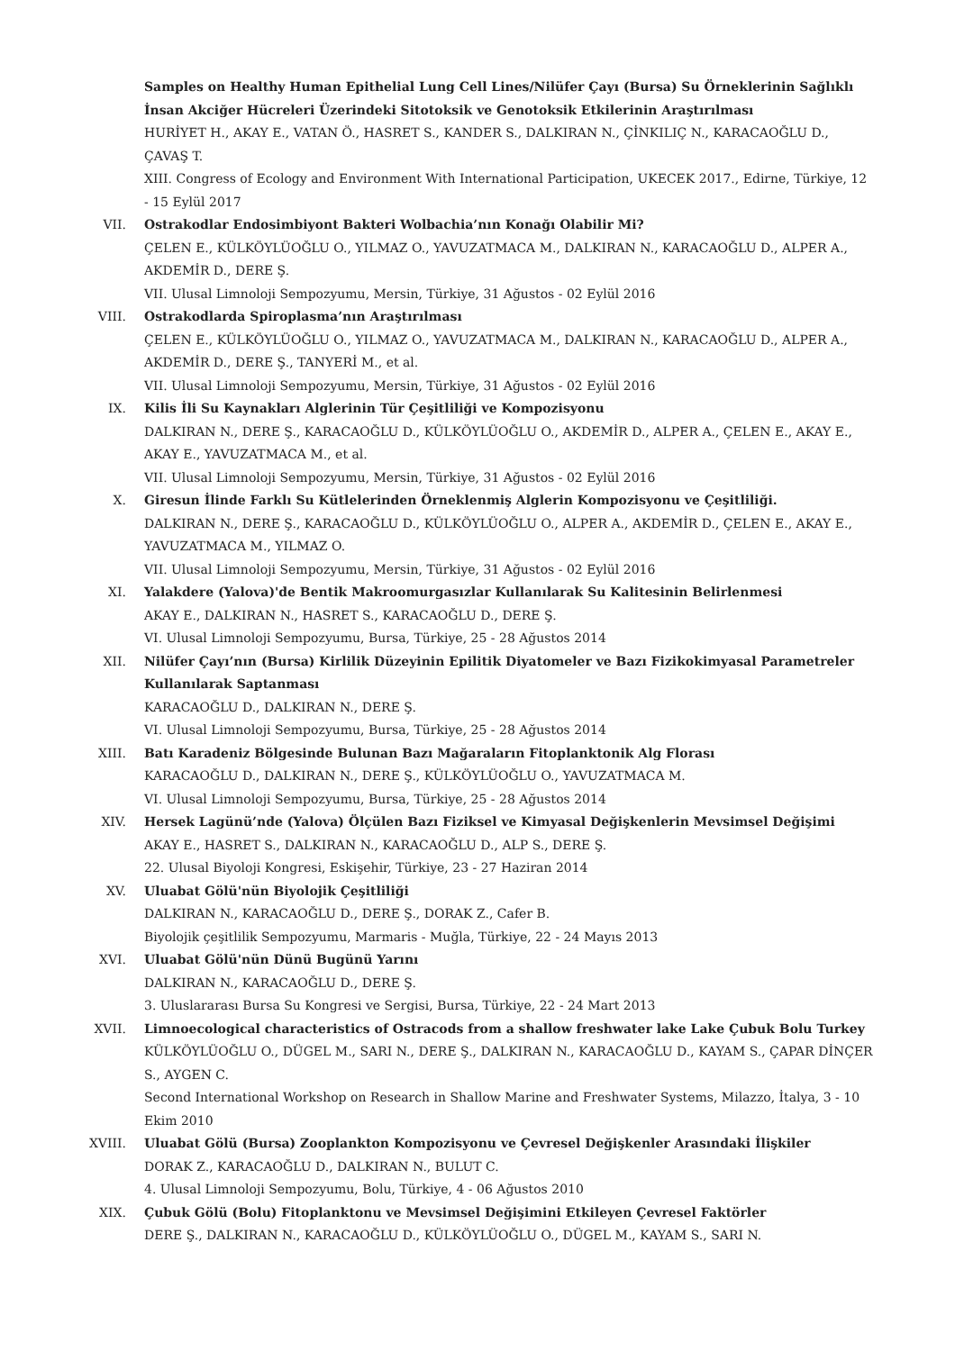Samples on Healthy Human Epithelial Lung Cell Lines/Nilüfer Çayı (Bursa) Su Örneklerinin Sağlıklı İnsan Akciğer Hücreleri Üzerindeki Sitotoksik ve Genotoksik Etkilerinin Araştırılması
HURİYET H., AKAY E., VATAN Ö., HASRET S., KANDER S., DALKIRAN N., ÇİNKILIÇ N., KARACAOĞLU D., ÇAVAŞ T.
XIII. Congress of Ecology and Environment With International Participation, UKECEK 2017., Edirne, Türkiye, 12 - 15 Eylül 2017
VII. Ostrakodlar Endosimbiyont Bakteri Wolbachia’nın Konağı Olabilir Mi?
ÇELEN E., KÜLKÖYLÜOĞLU O., YILMAZ O., YAVUZATMACA M., DALKIRAN N., KARACAOĞLU D., ALPER A., AKDEMİR D., DERE Ş.
VII. Ulusal Limnoloji Sempozyumu, Mersin, Türkiye, 31 Ağustos - 02 Eylül 2016
VIII. Ostrakodlarda Spiroplasma’nın Araştırılması
ÇELEN E., KÜLKÖYLÜOĞLU O., YILMAZ O., YAVUZATMACA M., DALKIRAN N., KARACAOĞLU D., ALPER A., AKDEMİR D., DERE Ş., TANYERİ M., et al.
VII. Ulusal Limnoloji Sempozyumu, Mersin, Türkiye, 31 Ağustos - 02 Eylül 2016
IX. Kilis İli Su Kaynakları Alglerinin Tür Çeşitliliği ve Kompozisyonu
DALKIRAN N., DERE Ş., KARACAOĞLU D., KÜLKÖYLÜOĞLU O., AKDEMİR D., ALPER A., ÇELEN E., AKAY E., AKAY E., YAVUZATMACA M., et al.
VII. Ulusal Limnoloji Sempozyumu, Mersin, Türkiye, 31 Ağustos - 02 Eylül 2016
X. Giresun İlinde Farklı Su Kütlelerinden Örneklenmiş Alglerin Kompozisyonu ve Çeşitliliği.
DALKIRAN N., DERE Ş., KARACAOĞLU D., KÜLKÖYLÜOĞLU O., ALPER A., AKDEMİR D., ÇELEN E., AKAY E., YAVUZATMACA M., YILMAZ O.
VII. Ulusal Limnoloji Sempozyumu, Mersin, Türkiye, 31 Ağustos - 02 Eylül 2016
XI. Yalakdere (Yalova)'de Bentik Makroomurgasızlar Kullanılarak Su Kalitesinin Belirlenmesi
AKAY E., DALKIRAN N., HASRET S., KARACAOĞLU D., DERE Ş.
VI. Ulusal Limnoloji Sempozyumu, Bursa, Türkiye, 25 - 28 Ağustos 2014
XII. Nilüfer Çayı’nın (Bursa) Kirlilik Düzeyinin Epilitik Diyatomeler ve Bazı Fizikokimyasal Parametreler Kullanılarak Saptanması
KARACAOĞLU D., DALKIRAN N., DERE Ş.
VI. Ulusal Limnoloji Sempozyumu, Bursa, Türkiye, 25 - 28 Ağustos 2014
XIII. Batı Karadeniz Bölgesinde Bulunan Bazı Mağaraların Fitoplanktonik Alg Florası
KARACAOĞLU D., DALKIRAN N., DERE Ş., KÜLKÖYLÜOĞLU O., YAVUZATMACA M.
VI. Ulusal Limnoloji Sempozyumu, Bursa, Türkiye, 25 - 28 Ağustos 2014
XIV. Hersek Lagünü’nde (Yalova) Ölçülen Bazı Fiziksel ve Kimyasal Değişkenlerin Mevsimsel Değişimi
AKAY E., HASRET S., DALKIRAN N., KARACAOĞLU D., ALP S., DERE Ş.
22. Ulusal Biyoloji Kongresi, Eskişehir, Türkiye, 23 - 27 Haziran 2014
XV. Uluabat Gölü'nün Biyolojik Çeşitliliği
DALKIRAN N., KARACAOĞLU D., DERE Ş., DORAK Z., Cafer B.
Biyolojik çeşitlilik Sempozyumu, Marmaris - Muğla, Türkiye, 22 - 24 Mayıs 2013
XVI. Uluabat Gölü'nün Dünü Bugünü Yarını
DALKIRAN N., KARACAOĞLU D., DERE Ş.
3. Uluslararası Bursa Su Kongresi ve Sergisi, Bursa, Türkiye, 22 - 24 Mart 2013
XVII. Limnoecological characteristics of Ostracods from a shallow freshwater lake Lake Çubuk Bolu Turkey
KÜLKÖYLÜOĞLU O., DÜGEL M., SARI N., DERE Ş., DALKIRAN N., KARACAOĞLU D., KAYAM S., ÇAPAR DİNÇER S., AYGEN C.
Second International Workshop on Research in Shallow Marine and Freshwater Systems, Milazzo, İtalya, 3 - 10 Ekim 2010
XVIII. Uluabat Gölü (Bursa) Zooplankton Kompozisyonu ve Çevresel Değişkenler Arasındaki İlişkiler
DORAK Z., KARACAOĞLU D., DALKIRAN N., BULUT C.
4. Ulusal Limnoloji Sempozyumu, Bolu, Türkiye, 4 - 06 Ağustos 2010
XIX. Çubuk Gölü (Bolu) Fitoplanktonu ve Mevsimsel Değişimini Etkileyen Çevresel Faktörler
DERE Ş., DALKIRAN N., KARACAOĞLU D., KÜLKÖYLÜOĞLU O., DÜGEL M., KAYAM S., SARI N.